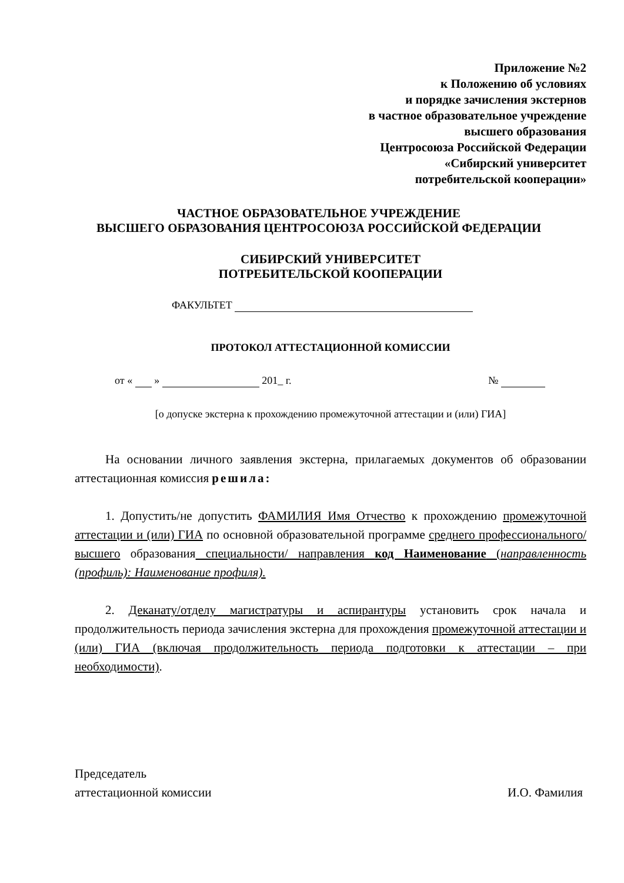Приложение №2
к Положению об условиях
и порядке зачисления экстернов
в частное образовательное учреждение
высшего образования
Центросоюза Российской Федерации
«Сибирский университет
потребительской кооперации»
ЧАСТНОЕ ОБРАЗОВАТЕЛЬНОЕ УЧРЕЖДЕНИЕ
ВЫСШЕГО ОБРАЗОВАНИЯ ЦЕНТРОСОЮЗА РОССИЙСКОЙ ФЕДЕРАЦИИ
СИБИРСКИЙ УНИВЕРСИТЕТ
ПОТРЕБИТЕЛЬСКОЙ КООПЕРАЦИИ
ФАКУЛЬТЕТ
ПРОТОКОЛ АТТЕСТАЦИОННОЙ КОМИССИИ
от « » 201_ г. №
[о допуске экстерна к прохождению промежуточной аттестации и (или) ГИА]
На основании личного заявления экстерна, прилагаемых документов об образовании аттестационная комиссия решила:
1. Допустить/не допустить ФАМИЛИЯ Имя Отчество к прохождению промежуточной аттестации и (или) ГИА по основной образовательной программе среднего профессионального/высшего образования специальности/ направления код Наименование (направленность (профиль): Наименование профиля).
2. Деканату/отделу магистратуры и аспирантуры установить срок начала и продолжительность периода зачисления экстерна для прохождения промежуточной аттестации и (или) ГИА (включая продолжительность периода подготовки к аттестации – при необходимости).
Председатель
аттестационной комиссии
И.О. Фамилия